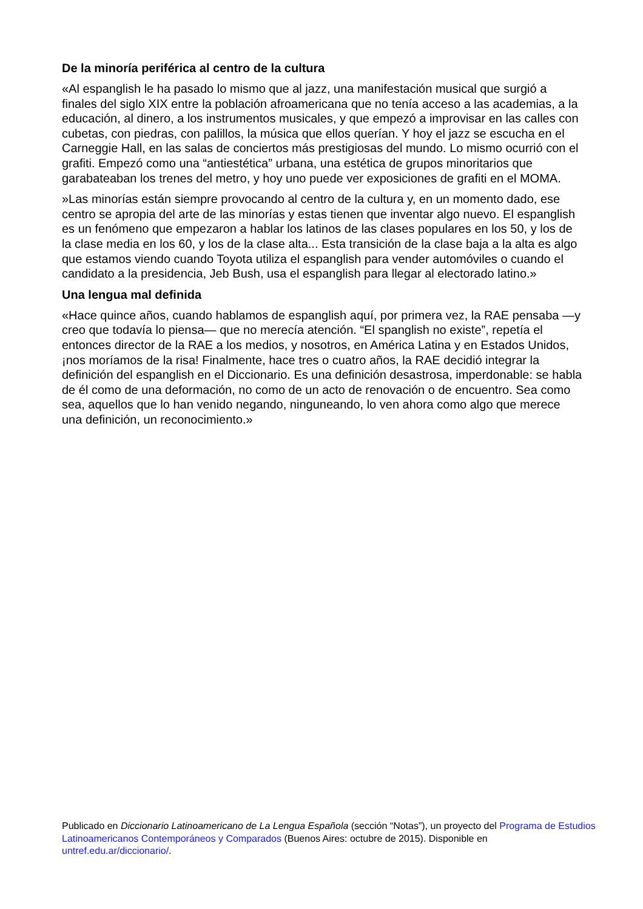De la minoría periférica al centro de la cultura
«Al espanglish le ha pasado lo mismo que al jazz, una manifestación musical que surgió a finales del siglo XIX entre la población afroamericana que no tenía acceso a las academias, a la educación, al dinero, a los instrumentos musicales, y que empezó a improvisar en las calles con cubetas, con piedras, con palillos, la música que ellos querían. Y hoy el jazz se escucha en el Carneggie Hall, en las salas de conciertos más prestigiosas del mundo. Lo mismo ocurrió con el grafiti. Empezó como una “antiestética” urbana, una estética de grupos minoritarios que garabateaban los trenes del metro, y hoy uno puede ver exposiciones de grafiti en el MOMA.
»Las minorías están siempre provocando al centro de la cultura y, en un momento dado, ese centro se apropia del arte de las minorías y estas tienen que inventar algo nuevo. El espanglish es un fenómeno que empezaron a hablar los latinos de las clases populares en los 50, y los de la clase media en los 60, y los de la clase alta... Esta transición de la clase baja a la alta es algo que estamos viendo cuando Toyota utiliza el espanglish para vender automóviles o cuando el candidato a la presidencia, Jeb Bush, usa el espanglish para llegar al electorado latino.»
Una lengua mal definida
«Hace quince años, cuando hablamos de espanglish aquí, por primera vez, la RAE pensaba —y creo que todavía lo piensa— que no merecía atención. “El spanglish no existe”, repetía el entonces director de la RAE a los medios, y nosotros, en América Latina y en Estados Unidos, ¡nos moríamos de la risa! Finalmente, hace tres o cuatro años, la RAE decidió integrar la definición del espanglish en el Diccionario. Es una definición desastrosa, imperdonable: se habla de él como de una deformación, no como de un acto de renovación o de encuentro. Sea como sea, aquellos que lo han venido negando, ninguneando, lo ven ahora como algo que merece una definición, un reconocimiento.»
Publicado en Diccionario Latinoamericano de La Lengua Española (sección “Notas”), un proyecto del Programa de Estudios Latinoamericanos Contemporáneos y Comparados (Buenos Aires: octubre de 2015). Disponible en untref.edu.ar/diccionario/.